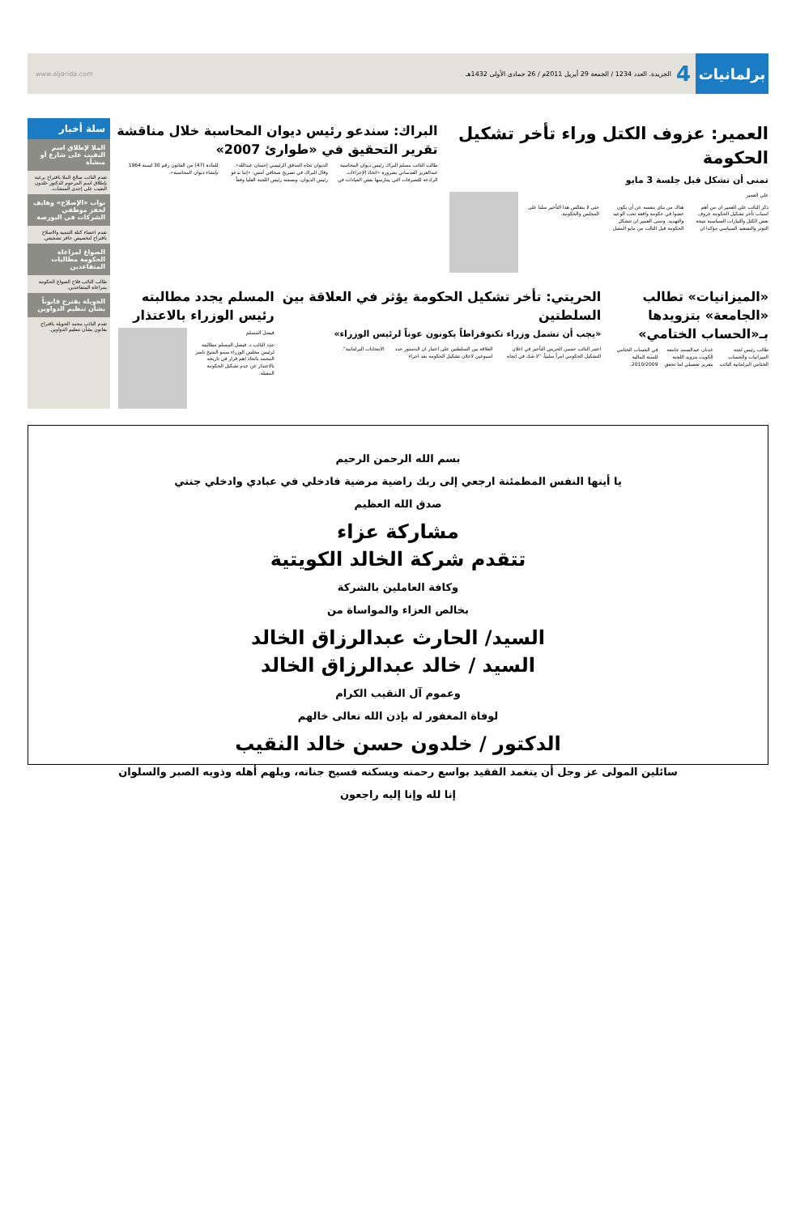برلمانيات
4
الجريدة. العدد 1234 / الجمعة 29 أبريل 2011م / 26 جمادى الأولى 1432هـ
www.aljarida.com
العمير: عزوف الكتل وراء تأخر تشكيل الحكومة
تمنى أن تشكل قبل جلسة 3 مايو
علي العمير
ذكر النائب علي العمير ان من أهم اسباب تأخر تشكيل الحكومة عزوف بعض الكتل والتيارات السياسية نتيجة التوتر والتصعيد السياسي مؤكدا ان هناك من يناى بنفسه عن أن يكون عضوا في حكومة واقعة تحت الوعيد والتهديد. وتمنى العمير ان تتشكل الحكومة قبل الثالث من مايو المقبل حتى لا ينعكس هذا التأخير سلبا على المجلس والحكومة.
البراك: سندعو رئيس ديوان المحاسبة خلال مناقشة تقرير التحقيق في «طوارئ 2007»
طالب النائب مسلم البراك رئيس ديوان المحاسبة عبدالعزيز العدساني بضرورة «اتخاذ الإجراءات الرادعة للتصرفات التي يمارسها بعض القيادات في الديوان تجاه المدقق الرئيسي إحسان عبدالله». وقال البراك في تصريح صحافي أمس: «إننا ندعو رئيس الديوان، وبصفته رئيس اللجنة العليا وفقاً للمادة (47) من القانون رقم 30 لسنة 1964 بإنشاء ديوان المحاسبة».
«الميزانيات» تطالب «الجامعة» بتزويدها بـ«الحساب الختامي»
طالب رئيس لجنة الميزانيات والحساب الختامي البرلمانية النائب عدنان عبدالصمد جامعة الكويت بتزويد اللجنة بتقرير تفصيلي لما تحقق في الحساب الختامي للسنة المالية 2010/2009.
الحريتي: تأخر تشكيل الحكومة يؤثر في العلاقة بين السلطتين
«يجب أن تشمل وزراء تكنوقراطاً يكونون عوناً لرئيس الوزراء»
اعتبر النائب حسين الحريتي التأخير في اعلان التشكيل الحكومي امراً سلبياً، "لا شك في اتجاه العلاقة بين السلطتين على اعتبار ان الدستور حدد اسبوعين لاعلان تشكيل الحكومة بعد اجراء الانتخابات البرلمانية".
المسلم يجدد مطالبته رئيس الوزراء بالاعتذار
فيصل المسلم
جدد النائب د. فيصل المسلم مطالبته لرئيس مجلس الوزراء سمو الشيخ ناصر المحمد باتخاذ اهم قرار في تاريخه بالاعتذار عن عدم تشكيل الحكومة المقبلة.
سلة أخبار
الملا لإطلاق اسم النقيب على شارع أو منشأة
تقدم النائب صالح الملا باقتراح برغبة بإطلاق اسم المرحوم الدكتور خلدون النقيب على إحدى المنشآت.
نواب «الإصلاح» وهايف لحفز موظفي الشركات في البورصة
تقدم اعضاء كتلة التنمية والاصلاح باقتراح لتخصيص حافز تشجيعي.
الصواغ لمراعاة الحكومة مطالبات المتقاعدين
طالب النائب فلاح الصواغ الحكومة بمراعاة المتقاعدين.
الحويلة يقترح قانوناً بشأن تنظيم الدواوين
تقدم النائب محمد الحويلة باقتراح بقانون بشأن تنظيم الدواوين.
بسم الله الرحمن الرحيم
يا أيتها النفس المطمئنة ارجعي إلى ربك راضية مرضية فادخلي في عبادي وادخلي جنتي
صدق الله العظيم
مشاركة عزاء
تتقدم شركة الخالد الكويتية
وكافة العاملين بالشركة
بخالص العزاء والمواساة من
السيد/ الحارث عبدالرزاق الخالد
السيد / خالد عبدالرزاق الخالد
وعموم آل النقيب الكرام
لوفاة المغفور له بإذن الله تعالى خالهم
الدكتور / خلدون حسن خالد النقيب
سائلين المولى عز وجل أن يتغمد الفقيد بواسع رحمته ويسكنه فسيح جناته، ويلهم أهله وذويه الصبر والسلوان
إنا لله وإنا إليه راجعون